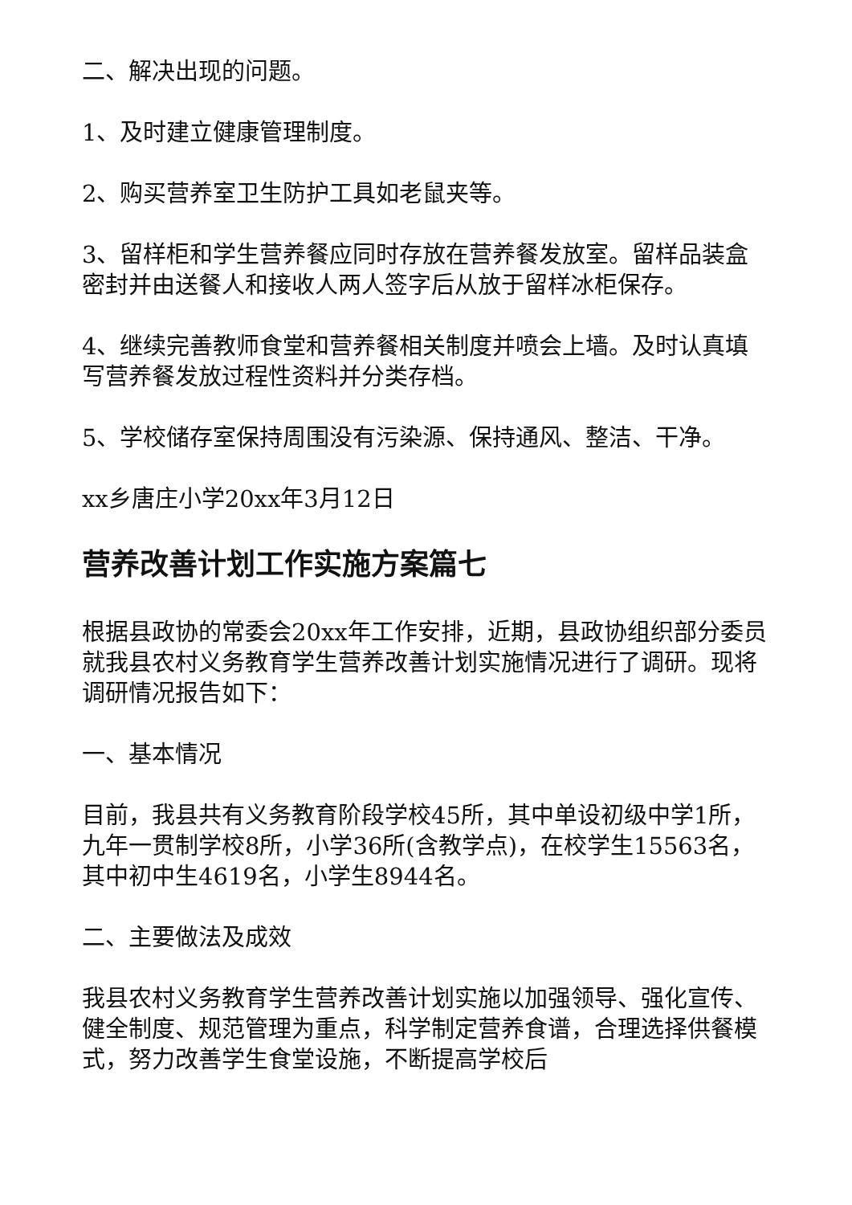二、解决出现的问题。
1、及时建立健康管理制度。
2、购买营养室卫生防护工具如老鼠夹等。
3、留样柜和学生营养餐应同时存放在营养餐发放室。留样品装盒密封并由送餐人和接收人两人签字后从放于留样冰柜保存。
4、继续完善教师食堂和营养餐相关制度并喷会上墙。及时认真填写营养餐发放过程性资料并分类存档。
5、学校储存室保持周围没有污染源、保持通风、整洁、干净。
xx乡唐庄小学20xx年3月12日
营养改善计划工作实施方案篇七
根据县政协的常委会20xx年工作安排，近期，县政协组织部分委员就我县农村义务教育学生营养改善计划实施情况进行了调研。现将调研情况报告如下：
一、基本情况
目前，我县共有义务教育阶段学校45所，其中单设初级中学1所，九年一贯制学校8所，小学36所(含教学点)，在校学生15563名，其中初中生4619名，小学生8944名。
二、主要做法及成效
我县农村义务教育学生营养改善计划实施以加强领导、强化宣传、健全制度、规范管理为重点，科学制定营养食谱，合理选择供餐模式，努力改善学生食堂设施，不断提高学校后